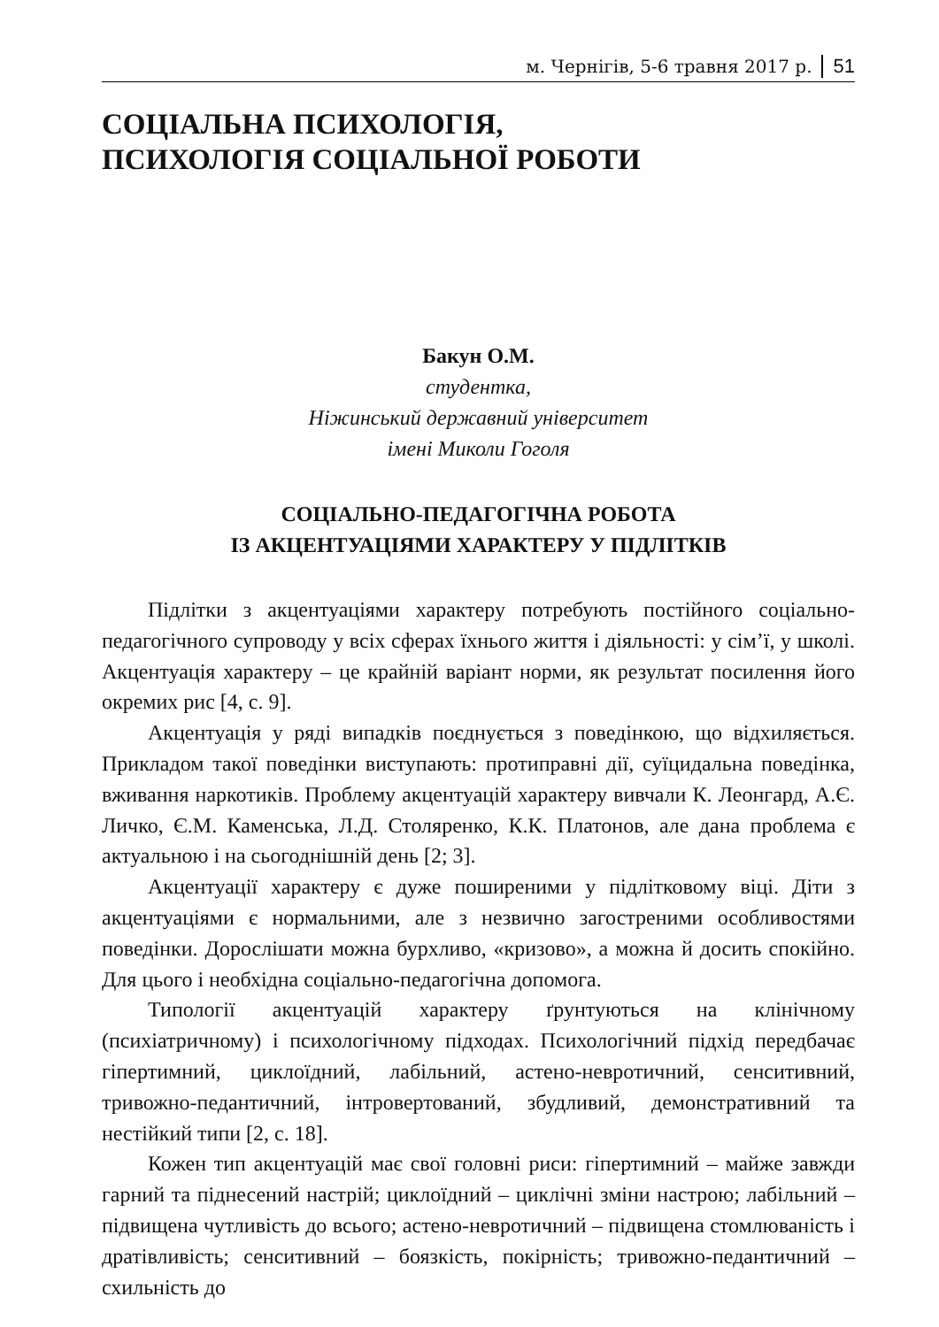м. Чернігів, 5-6 травня 2017 р. 51
СОЦІАЛЬНА ПСИХОЛОГІЯ,
ПСИХОЛОГІЯ СОЦІАЛЬНОЇ РОБОТИ
Бакун О.М.
студентка,
Ніжинський державний університет
імені Миколи Гоголя
СОЦІАЛЬНО-ПЕДАГОГІЧНА РОБОТА
ІЗ АКЦЕНТУАЦІЯМИ ХАРАКТЕРУ У ПІДЛІТКІВ
Підлітки з акцентуаціями характеру потребують постійного соціально-педагогічного супроводу у всіх сферах їхнього життя і діяльності: у сім’ї, у школі. Акцентуація характеру – це крайній варіант норми, як результат посилення його окремих рис [4, с. 9].
Акцентуація у ряді випадків поєднується з поведінкою, що відхиляється. Прикладом такої поведінки виступають: протиправні дії, суїцидальна поведінка, вживання наркотиків. Проблему акцентуацій характеру вивчали К. Леонгард, А.Є. Личко, Є.М. Каменська, Л.Д. Столяренко, К.К. Платонов, але дана проблема є актуальною і на сьогоднішній день [2; 3].
Акцентуації характеру є дуже поширеними у підлітковому віці. Діти з акцентуаціями є нормальними, але з незвично загостреними особливостями поведінки. Дорослішати можна бурхливо, «кризово», а можна й досить спокійно. Для цього і необхідна соціально-педагогічна допомога.
Типології акцентуацій характеру ґрунтуються на клінічному (психіатричному) і психологічному підходах. Психологічний підхід передбачає гіпертимний, циклоїдний, лабільний, астено-невротичний, сенситивний, тривожно-педантичний, інтровертований, збудливий, демонстративний та нестійкий типи [2, с. 18].
Кожен тип акцентуацій має свої головні риси: гіпертимний – майже завжди гарний та піднесений настрій; циклоїдний – циклічні зміни настрою; лабільний – підвищена чутливість до всього; астено-невротичний – підвищена стомлюваність і дратівливість; сенситивний – боязкість, покірність; тривожно-педантичний – схильність до